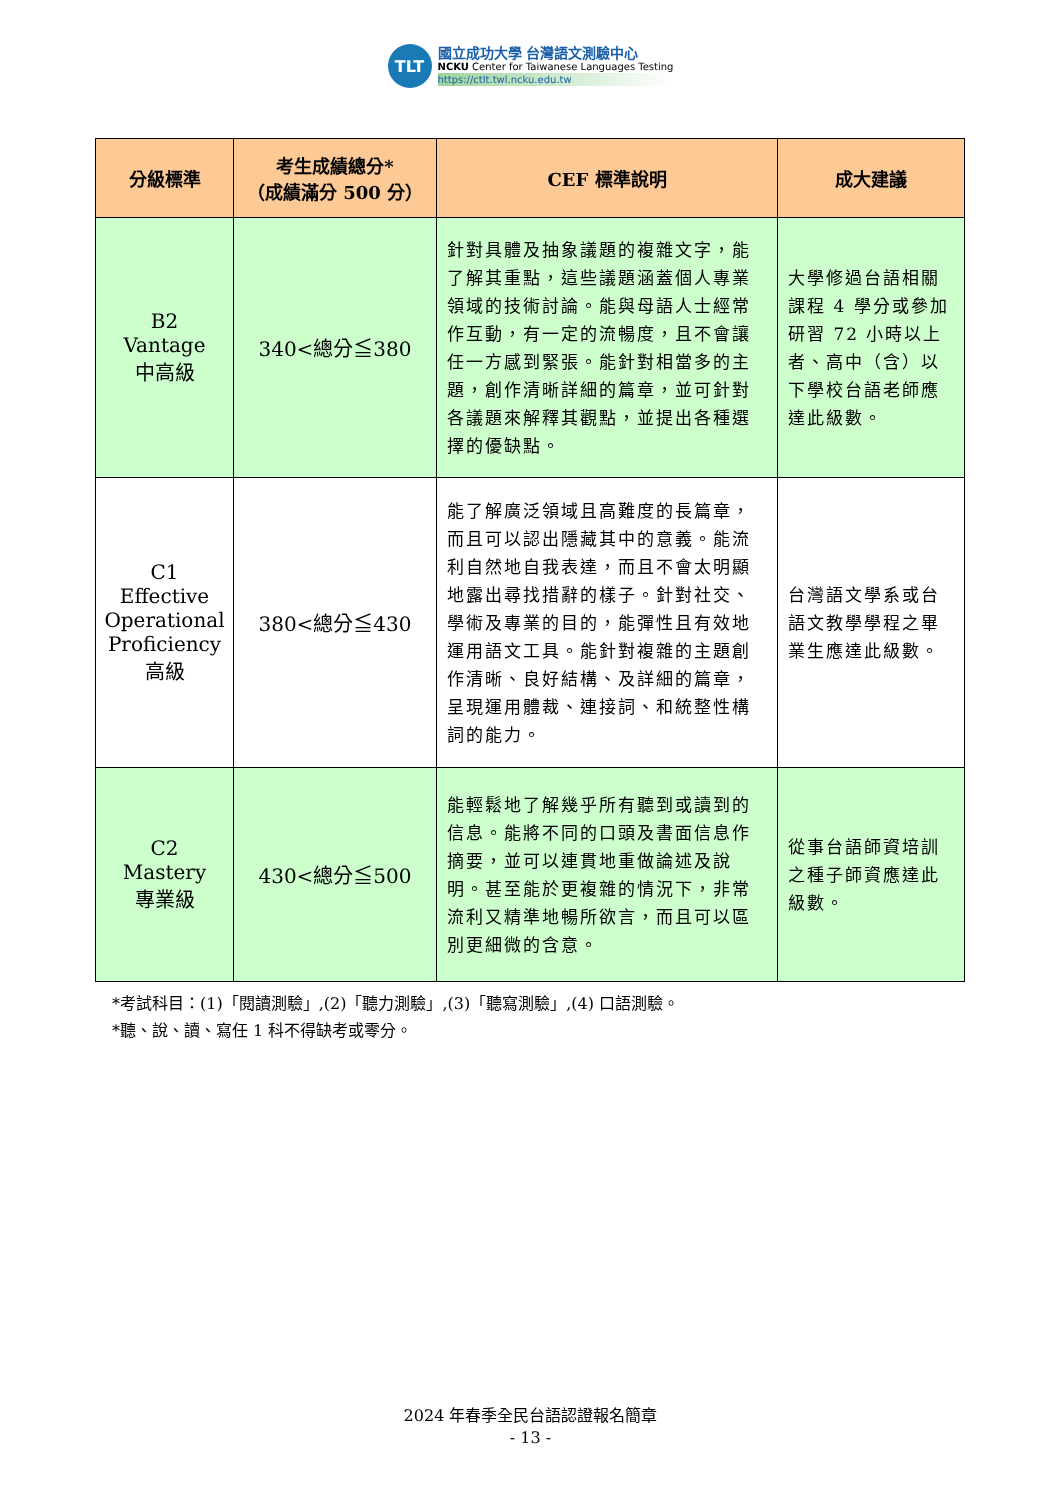TLT
國立成功大學 台灣語文測驗中心
NCKU Center for Taiwanese Languages Testing
https://ctlt.twl.ncku.edu.tw
| 分級標準 | 考生成績總分* （成績滿分 500 分） | CEF 標準說明 | 成大建議 |
| --- | --- | --- | --- |
| B2 Vantage 中高級 | 340<總分≦380 | 針對具體及抽象議題的複雜文字，能了解其重點，這些議題涵蓋個人專業領域的技術討論。能與母語人士經常作互動，有一定的流暢度，且不會讓任一方感到緊張。能針對相當多的主題，創作清晰詳細的篇章，並可針對各議題來解釋其觀點，並提出各種選擇的優缺點。 | 大學修過台語相關課程 4 學分或參加研習 72 小時以上者、高中（含）以下學校台語老師應達此級數。 |
| C1 Effective Operational Proficiency 高級 | 380<總分≦430 | 能了解廣泛領域且高難度的長篇章，而且可以認出隱藏其中的意義。能流利自然地自我表達，而且不會太明顯地露出尋找措辭的樣子。針對社交、學術及專業的目的，能彈性且有效地運用語文工具。能針對複雜的主題創作清晰、良好結構、及詳細的篇章，呈現運用體裁、連接詞、和統整性構詞的能力。 | 台灣語文學系或台語文教學學程之畢業生應達此級數。 |
| C2 Mastery 專業級 | 430<總分≦500 | 能輕鬆地了解幾乎所有聽到或讀到的信息。能將不同的口頭及書面信息作摘要，並可以連貫地重做論述及說明。甚至能於更複雜的情況下，非常流利又精準地暢所欲言，而且可以區別更細微的含意。 | 從事台語師資培訓之種子師資應達此級數。 |
*考試科目：(1)「閱讀測驗」,(2)「聽力測驗」,(3)「聽寫測驗」,(4) 口語測驗。
*聽、說、讀、寫任 1 科不得缺考或零分。
2024 年春季全民台語認證報名簡章
- 13 -